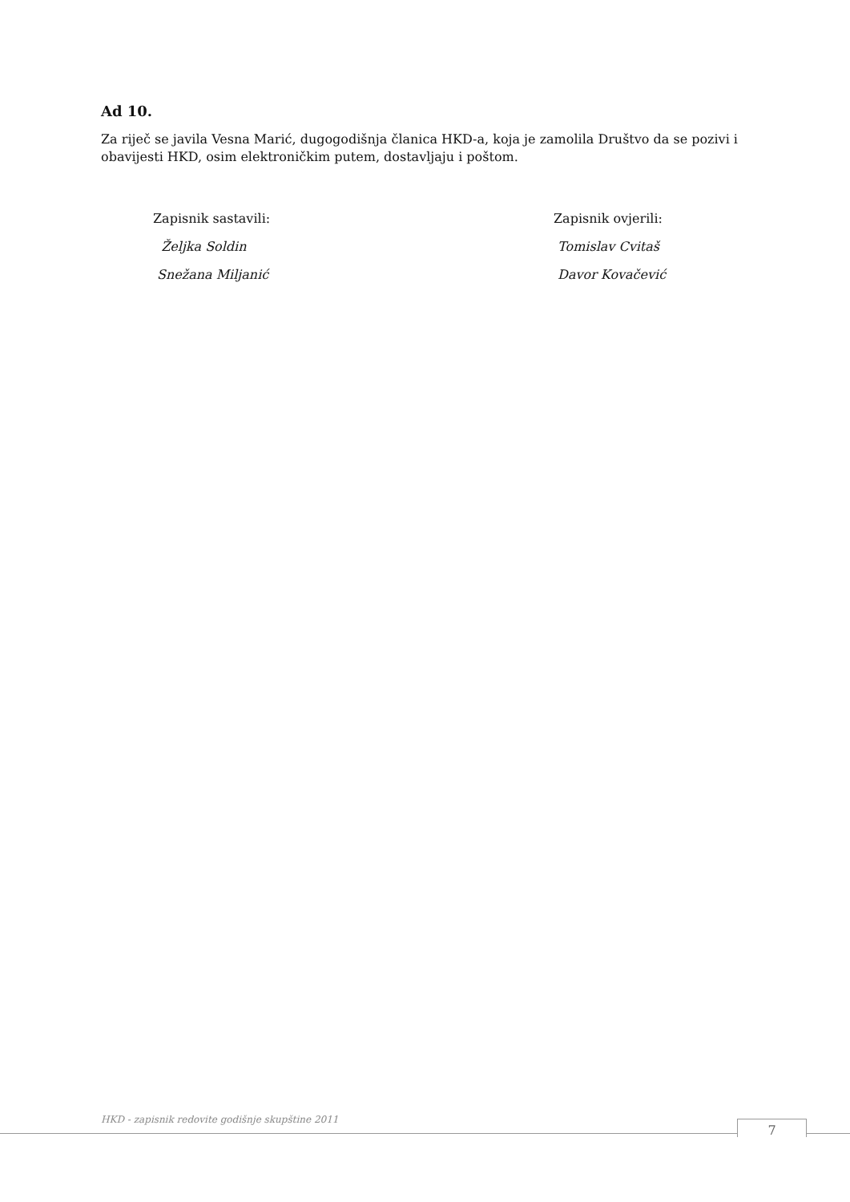Ad 10.
Za riječ se javila Vesna Marić, dugogodišnja članica HKD-a, koja je zamolila Društvo da se pozivi i obavijesti HKD, osim elektroničkim putem, dostavljaju i poštom.
Zapisnik sastavili:
Željka Soldin
Snežana Miljanić
Zapisnik ovjerili:
Tomislav Cvitaš
Davor Kovačević
HKD - zapisnik redovite godišnje skupštine 2011
7